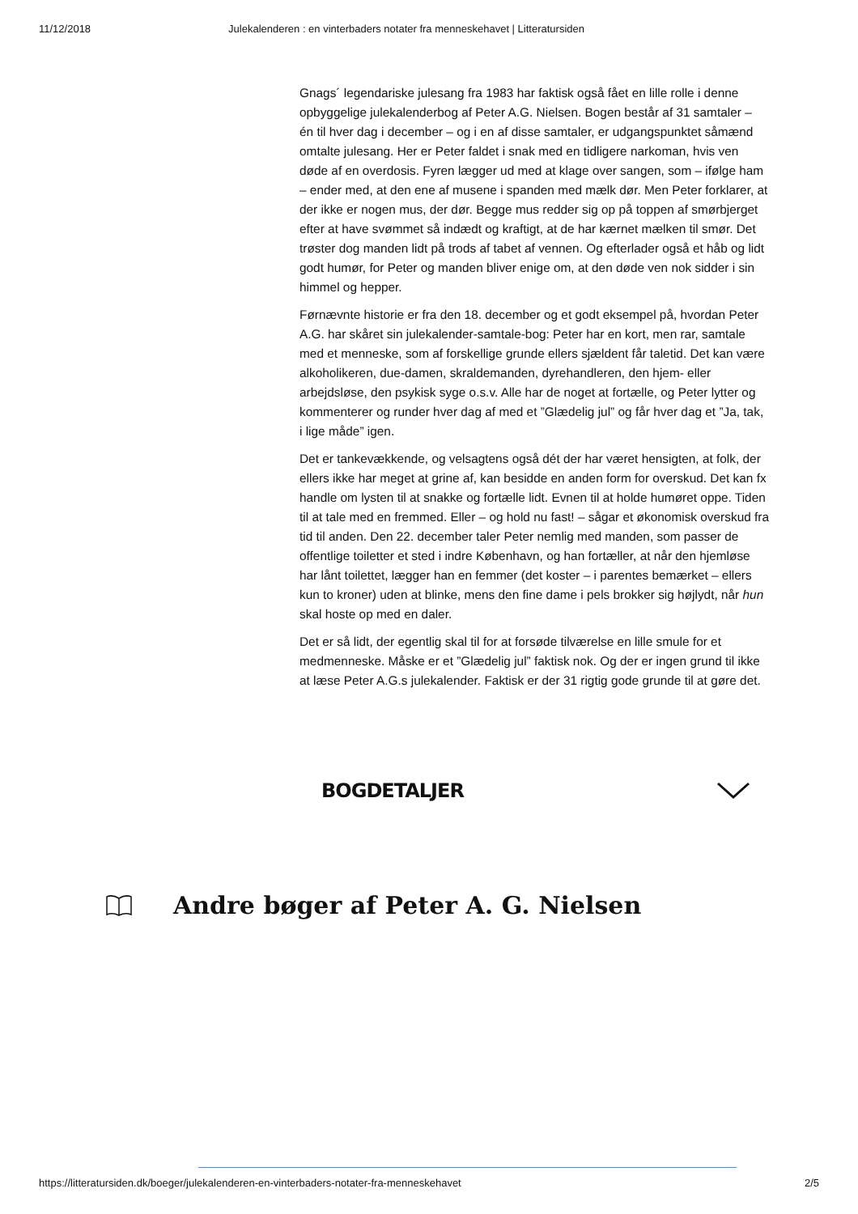11/12/2018 Julekalenderen : en vinterbaders notater fra menneskehavet | Litteratursiden
Gnags´ legendariske julesang fra 1983 har faktisk også fået en lille rolle i denne opbyggelige julekalenderbog af Peter A.G. Nielsen. Bogen består af 31 samtaler – én til hver dag i december – og i en af disse samtaler, er udgangspunktet såmænd omtalte julesang. Her er Peter faldet i snak med en tidligere narkoman, hvis ven døde af en overdosis. Fyren lægger ud med at klage over sangen, som – ifølge ham – ender med, at den ene af musene i spanden med mælk dør. Men Peter forklarer, at der ikke er nogen mus, der dør. Begge mus redder sig op på toppen af smørbjerget efter at have svømmet så indædt og kraftigt, at de har kærnet mælken til smør. Det trøster dog manden lidt på trods af tabet af vennen. Og efterlader også et håb og lidt godt humør, for Peter og manden bliver enige om, at den døde ven nok sidder i sin himmel og hepper.
Førnævnte historie er fra den 18. december og et godt eksempel på, hvordan Peter A.G. har skåret sin julekalender-samtale-bog: Peter har en kort, men rar, samtale med et menneske, som af forskellige grunde ellers sjældent får taletid. Det kan være alkoholikeren, due-damen, skraldemanden, dyrehandleren, den hjem- eller arbejdsløse, den psykisk syge o.s.v. Alle har de noget at fortælle, og Peter lytter og kommenterer og runder hver dag af med et ”Glædelig jul” og får hver dag et ”Ja, tak, i lige måde” igen.
Det er tankevækkende, og velsagtens også dét der har været hensigten, at folk, der ellers ikke har meget at grine af, kan besidde en anden form for overskud. Det kan fx handle om lysten til at snakke og fortælle lidt. Evnen til at holde humøret oppe. Tiden til at tale med en fremmed. Eller – og hold nu fast! – sågar et økonomisk overskud fra tid til anden. Den 22. december taler Peter nemlig med manden, som passer de offentlige toiletter et sted i indre København, og han fortæller, at når den hjemløse har lånt toilettet, lægger han en femmer (det koster – i parentes bemærket – ellers kun to kroner) uden at blinke, mens den fine dame i pels brokker sig højlydt, når hun skal hoste op med en daler.
Det er så lidt, der egentlig skal til for at forsøde tilværelse en lille smule for et medmenneske. Måske er et ”Glædelig jul” faktisk nok. Og der er ingen grund til ikke at læse Peter A.G.s julekalender. Faktisk er der 31 rigtig gode grunde til at gøre det.
BOGDETALJER
Andre bøger af Peter A. G. Nielsen
https://litteratursiden.dk/boeger/julekalenderen-en-vinterbaders-notater-fra-menneskehavet 2/5